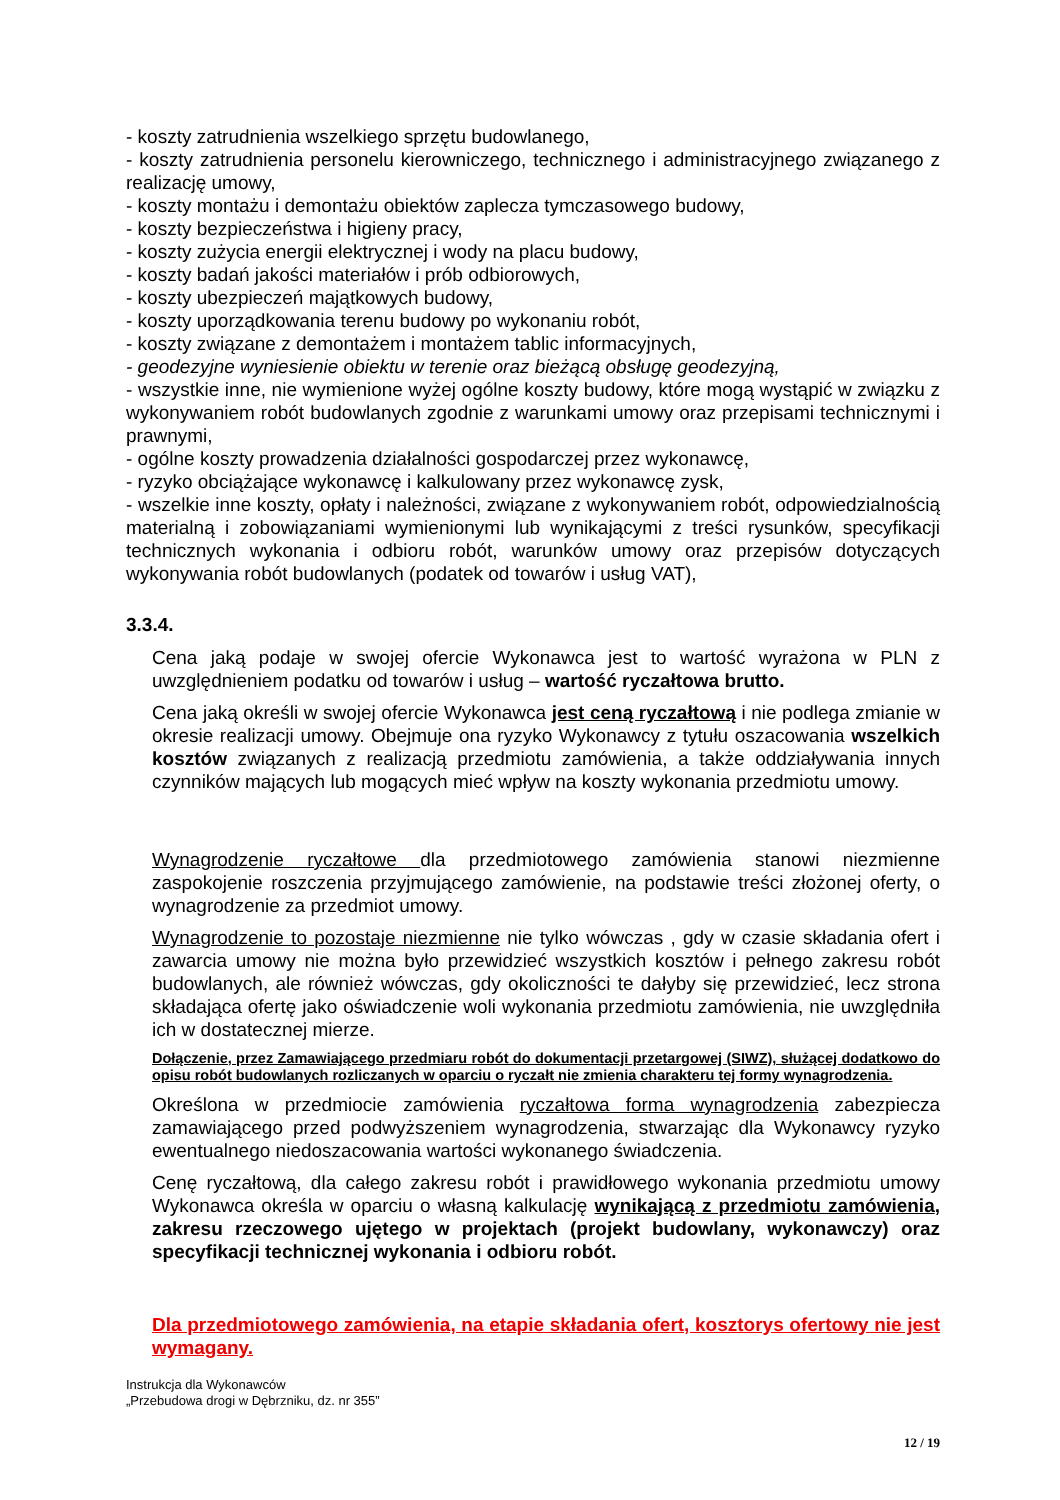- koszty zatrudnienia wszelkiego sprzętu budowlanego,
- koszty zatrudnienia personelu kierowniczego, technicznego i administracyjnego związanego z realizację umowy,
- koszty montażu i demontażu obiektów zaplecza tymczasowego budowy,
- koszty bezpieczeństwa i higieny pracy,
- koszty zużycia energii elektrycznej i wody na placu budowy,
- koszty badań jakości materiałów i prób odbiorowych,
- koszty ubezpieczeń majątkowych budowy,
- koszty uporządkowania terenu budowy po wykonaniu robót,
- koszty związane z demontażem i montażem tablic informacyjnych,
- geodezyjne wyniesienie obiektu w terenie oraz bieżącą obsługę geodezyjną,
- wszystkie inne, nie wymienione wyżej ogólne koszty budowy, które mogą wystąpić w związku z wykonywaniem robót budowlanych zgodnie z warunkami umowy oraz przepisami technicznymi i prawnymi,
- ogólne koszty prowadzenia działalności gospodarczej przez wykonawcę,
- ryzyko obciążające wykonawcę i kalkulowany przez wykonawcę zysk,
- wszelkie inne koszty, opłaty i należności, związane z wykonywaniem robót, odpowiedzialnością materialną i zobowiązaniami wymienionymi lub wynikającymi z treści rysunków, specyfikacji technicznych wykonania i odbioru robót, warunków umowy oraz przepisów dotyczących wykonywania robót budowlanych (podatek od towarów i usług VAT),
3.3.4.
Cena jaką podaje w swojej ofercie Wykonawca jest to wartość wyrażona w PLN z uwzględnieniem podatku od towarów i usług – wartość ryczałtowa brutto.
Cena jaką określi w swojej ofercie Wykonawca jest ceną ryczałtową i nie podlega zmianie w okresie realizacji umowy. Obejmuje ona ryzyko Wykonawcy z tytułu oszacowania wszelkich kosztów związanych z realizacją przedmiotu zamówienia, a także oddziaływania innych czynników mających lub mogących mieć wpływ na koszty wykonania przedmiotu umowy.
Wynagrodzenie ryczałtowe dla przedmiotowego zamówienia stanowi niezmienne zaspokojenie roszczenia przyjmującego zamówienie, na podstawie treści złożonej oferty, o wynagrodzenie za przedmiot umowy.
Wynagrodzenie to pozostaje niezmienne nie tylko wówczas , gdy w czasie składania ofert i zawarcia umowy nie można było przewidzieć wszystkich kosztów i pełnego zakresu robót budowlanych, ale również wówczas, gdy okoliczności te dałyby się przewidzieć, lecz strona składająca ofertę jako oświadczenie woli wykonania przedmiotu zamówienia, nie uwzględniła ich w dostatecznej mierze.
Dołączenie, przez Zamawiającego przedmiaru robót do dokumentacji przetargowej (SIWZ), służącej dodatkowo do opisu robót budowlanych rozliczanych w oparciu o ryczałt nie zmienia charakteru tej formy wynagrodzenia.
Określona w przedmiocie zamówienia ryczałtowa forma wynagrodzenia zabezpiecza zamawiającego przed podwyższeniem wynagrodzenia, stwarzając dla Wykonawcy ryzyko ewentualnego niedoszacowania wartości wykonanego świadczenia.
Cenę ryczałtową, dla całego zakresu robót i prawidłowego wykonania przedmiotu umowy Wykonawca określa w oparciu o własną kalkulację wynikającą z przedmiotu zamówienia, zakresu rzeczowego ujętego w projektach (projekt budowlany, wykonawczy) oraz specyfikacji technicznej wykonania i odbioru robót.
Dla przedmiotowego zamówienia, na etapie składania ofert, kosztorys ofertowy nie jest wymagany.
Instrukcja dla Wykonawców
„Przebudowa drogi w Dębrzniku, dz. nr 355”
12 / 19